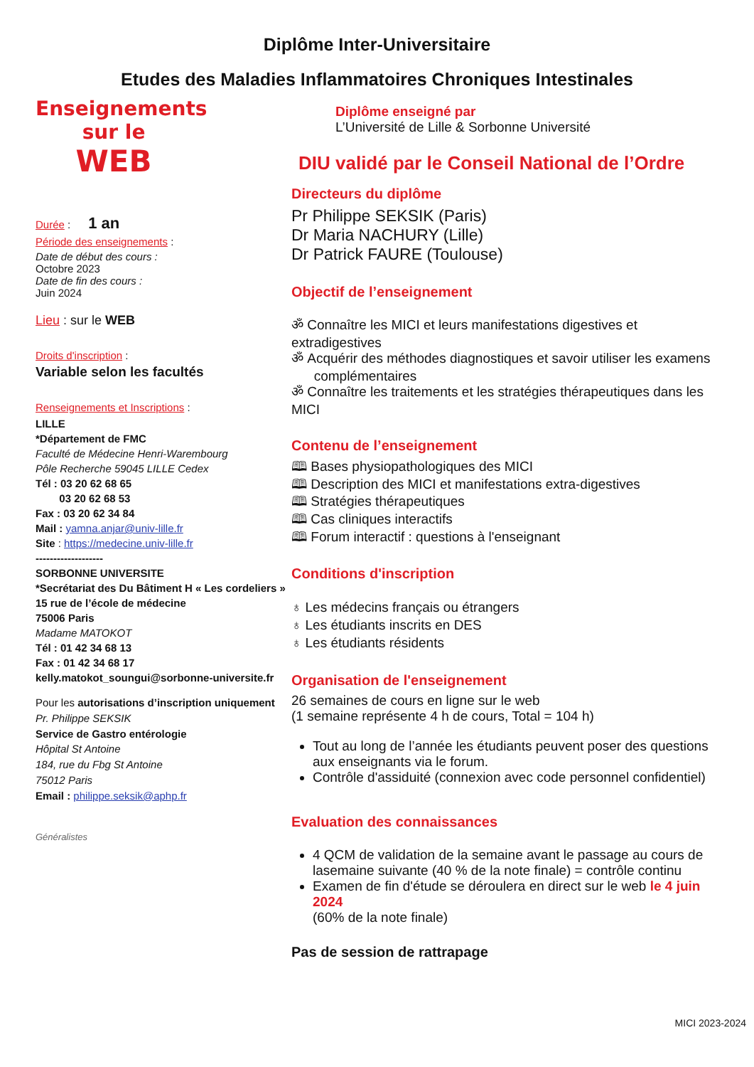Diplôme Inter-Universitaire
Etudes des Maladies Inflammatoires Chroniques Intestinales
Enseignements
sur le
WEB
Durée : 1 an
Période des enseignements :
Date de début des cours :
Octobre 2023
Date de fin des cours :
Juin 2024
Lieu : sur le WEB
Droits d'inscription :
Variable selon les facultés
Renseignements et Inscriptions :
LILLE
*Département de FMC
Faculté de Médecine Henri-Warembourg
Pôle Recherche 59045 LILLE Cedex
Tél : 03 20 62 68 65
03 20 62 68 53
Fax : 03 20 62 34 84
Mail : yamna.anjar@univ-lille.fr
Site : https://medecine.univ-lille.fr
-------------------
SORBONNE UNIVERSITE
*Secrétariat des Du Bâtiment H « Les cordeliers »
15 rue de l’école de médecine
75006 Paris
Madame MATOKOT
Tél : 01 42 34 68 13
Fax : 01 42 34 68 17
kelly.matokot_soungui@sorbonne-universite.fr
Pour les autorisations d’inscription uniquement
Pr. Philippe SEKSIK
Service de Gastro entérologie
Hôpital St Antoine
184, rue du Fbg St Antoine
75012 Paris
Email : philippe.seksik@aphp.fr
Généralistes
Diplôme enseigné par
L’Université de Lille & Sorbonne Université
DIU validé par le Conseil National de l’Ordre
Directeurs du diplôme
Pr Philippe SEKSIK (Paris)
Dr Maria NACHURY (Lille)
Dr Patrick FAURE (Toulouse)
Objectif de l’enseignement
ॐ Connaître les MICI et leurs manifestations digestives et extradigestives
ॐ Acquérir des méthodes diagnostiques et savoir utiliser les examens
complémentaires
ॐ Connaître les traitements et les stratégies thérapeutiques dans les MICI
Contenu de l’enseignement
🕮 Bases physiopathologiques des MICI
🕮 Description des MICI et manifestations extra-digestives
🕮 Stratégies thérapeutiques
🕮 Cas cliniques interactifs
🕮 Forum interactif : questions à l'enseignant
Conditions d'inscription
♁ Les médecins français ou étrangers
♁ Les étudiants inscrits en DES
♁ Les étudiants résidents
Organisation de l'enseignement
26 semaines de cours en ligne sur le web
(1 semaine représente 4 h de cours, Total = 104 h)
Tout au long de l’année les étudiants peuvent poser des questions aux enseignants via le forum.
Contrôle d'assiduité (connexion avec code personnel confidentiel)
Evaluation des connaissances
4 QCM de validation de la semaine avant le passage au cours de lasemaine suivante (40 % de la note finale) = contrôle continu
Examen de fin d'étude se déroulera en direct sur le web le 4 juin 2024
(60% de la note finale)
Pas de session de rattrapage
MICI 2023-2024